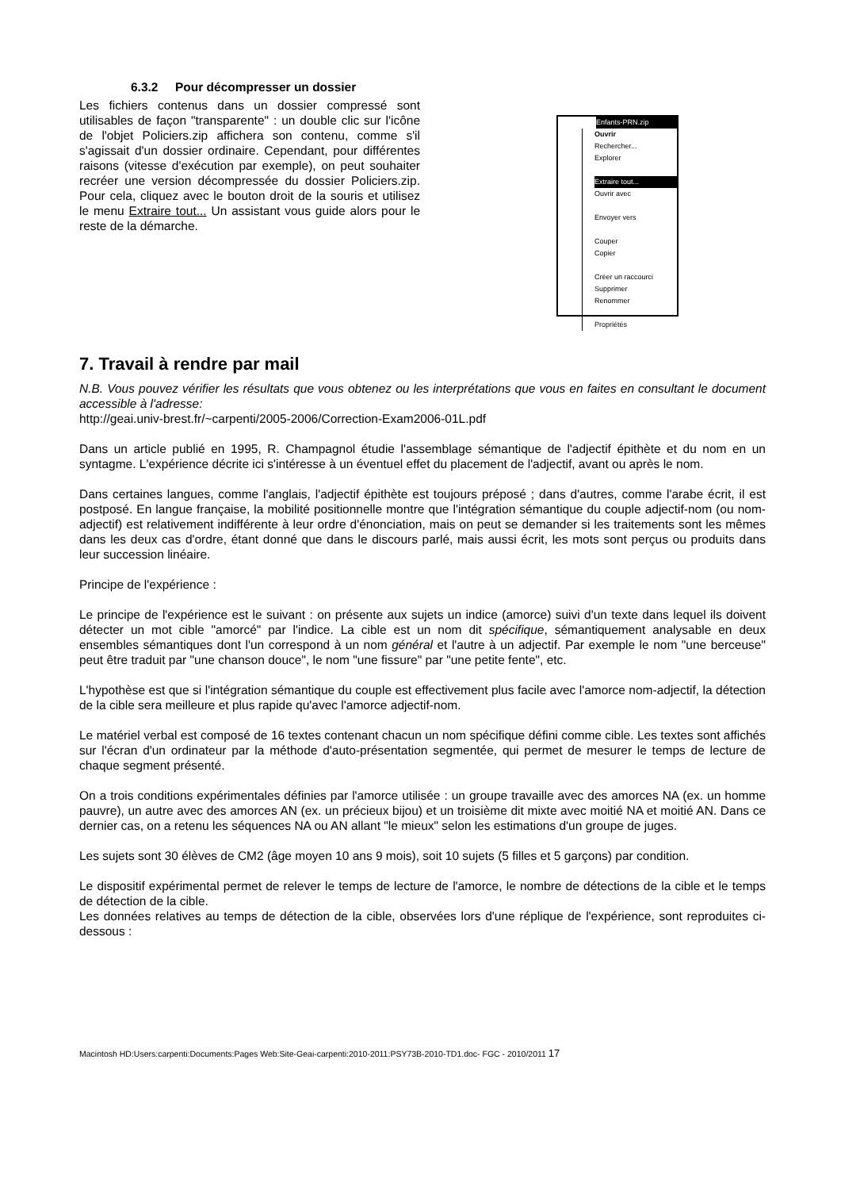6.3.2 Pour décompresser un dossier
Les fichiers contenus dans un dossier compressé sont utilisables de façon "transparente" : un double clic sur l'icône de l'objet Policiers.zip affichera son contenu, comme s'il s'agissait d'un dossier ordinaire. Cependant, pour différentes raisons (vitesse d'exécution par exemple), on peut souhaiter recréer une version décompressée du dossier Policiers.zip. Pour cela, cliquez avec le bouton droit de la souris et utilisez le menu Extraire tout... Un assistant vous guide alors pour le reste de la démarche.
Enfants-PRN.zip
Ouvrir
Rechercher...
Explorer
Extraire tout...
Ouvrir avec
Envoyer vers
Couper
Copier
Créer un raccourci
Supprimer
Renommer
Propriétés
7. Travail à rendre par mail
N.B. Vous pouvez vérifier les résultats que vous obtenez ou les interprétations que vous en faites en consultant le document accessible à l'adresse:
http://geai.univ-brest.fr/~carpenti/2005-2006/Correction-Exam2006-01L.pdf
Dans un article publié en 1995, R. Champagnol étudie l'assemblage sémantique de l'adjectif épithète et du nom en un syntagme. L'expérience décrite ici s'intéresse à un éventuel effet du placement de l'adjectif, avant ou après le nom.
Dans certaines langues, comme l'anglais, l'adjectif épithète est toujours préposé ; dans d'autres, comme l'arabe écrit, il est postposé. En langue française, la mobilité positionnelle montre que l'intégration sémantique du couple adjectif-nom (ou nom-adjectif) est relativement indifférente à leur ordre d'énonciation, mais on peut se demander si les traitements sont les mêmes dans les deux cas d'ordre, étant donné que dans le discours parlé, mais aussi écrit, les mots sont perçus ou produits dans leur succession linéaire.
Principe de l'expérience :
Le principe de l'expérience est le suivant : on présente aux sujets un indice (amorce) suivi d'un texte dans lequel ils doivent détecter un mot cible "amorcé" par l'indice. La cible est un nom dit spécifique, sémantiquement analysable en deux ensembles sémantiques dont l'un correspond à un nom général et l'autre à un adjectif. Par exemple le nom "une berceuse" peut être traduit par "une chanson douce", le nom "une fissure" par "une petite fente", etc.
L'hypothèse est que si l'intégration sémantique du couple est effectivement plus facile avec l'amorce nom-adjectif, la détection de la cible sera meilleure et plus rapide qu'avec l'amorce adjectif-nom.
Le matériel verbal est composé de 16 textes contenant chacun un nom spécifique défini comme cible. Les textes sont affichés sur l'écran d'un ordinateur par la méthode d'auto-présentation segmentée, qui permet de mesurer le temps de lecture de chaque segment présenté.
On a trois conditions expérimentales définies par l'amorce utilisée : un groupe travaille avec des amorces NA (ex. un homme pauvre), un autre avec des amorces AN (ex. un précieux bijou) et un troisième dit mixte avec moitié NA et moitié AN. Dans ce dernier cas, on a retenu les séquences NA ou AN allant "le mieux" selon les estimations d'un groupe de juges.
Les sujets sont 30 élèves de CM2 (âge moyen 10 ans 9 mois), soit 10 sujets (5 filles et 5 garçons) par condition.
Le dispositif expérimental permet de relever le temps de lecture de l'amorce, le nombre de détections de la cible et le temps de détection de la cible.
Les données relatives au temps de détection de la cible, observées lors d'une réplique de l'expérience, sont reproduites ci-dessous :
Macintosh HD:Users:carpenti:Documents:Pages Web:Site-Geai-carpenti:2010-2011:PSY73B-2010-TD1.doc- FGC - 2010/2011 17